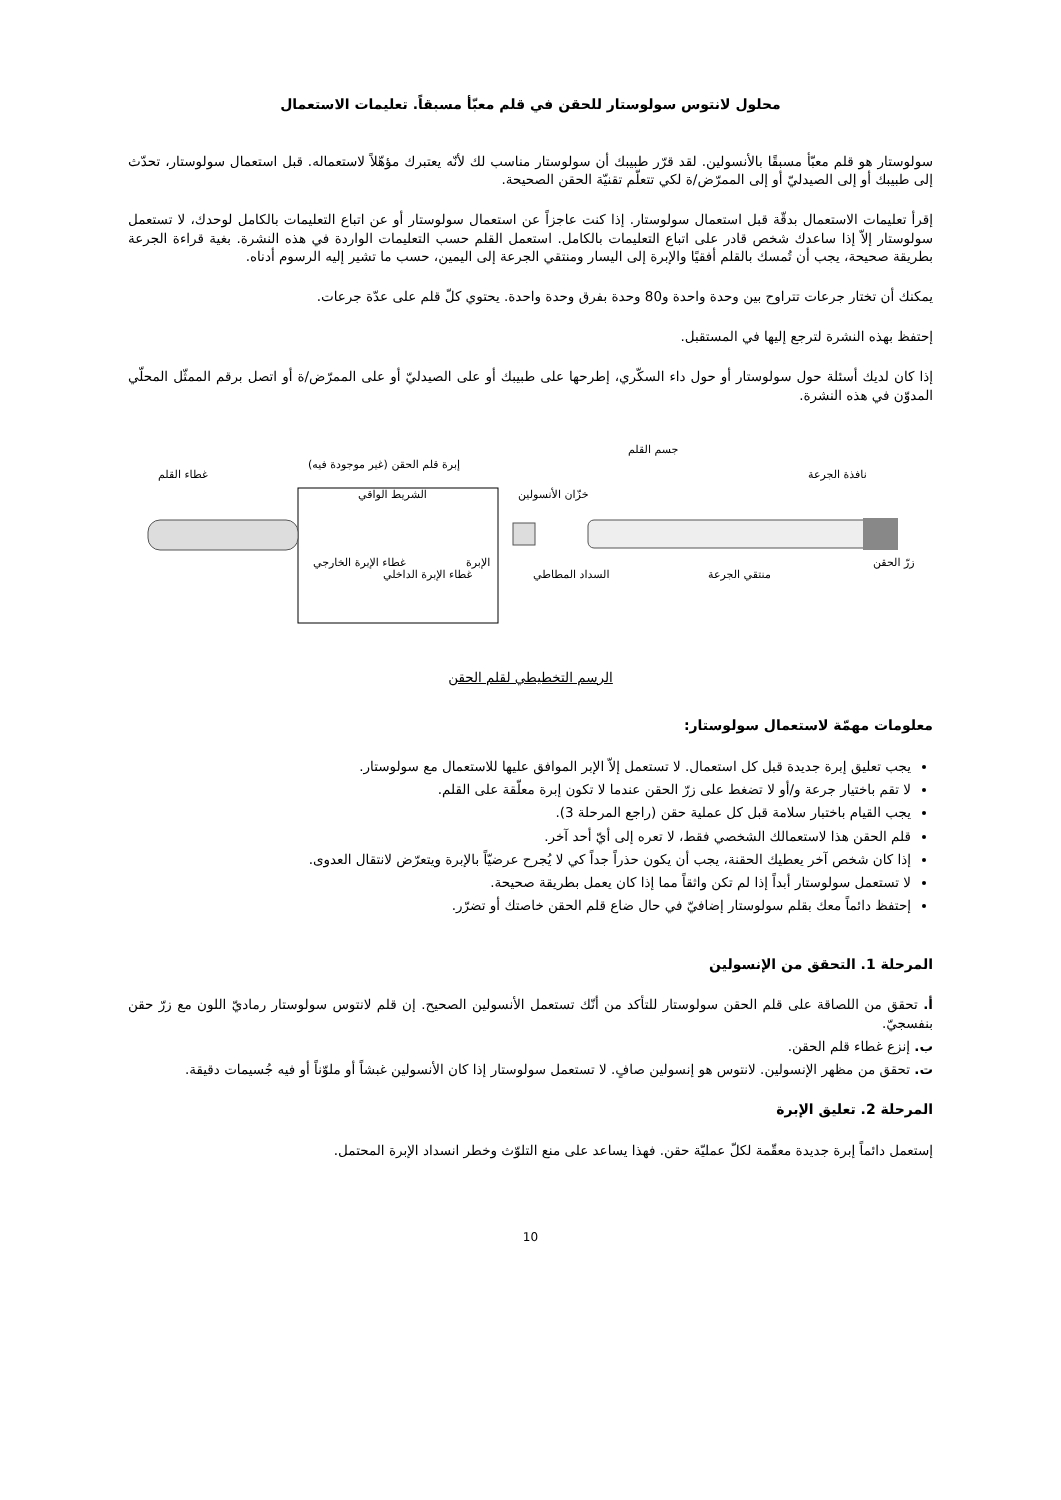محلول لانتوس سولوستار للحقن في قلم معبّأ مسبقاً. تعليمات الاستعمال
سولوستار هو قلم معبّأ مسبقًا بالأنسولين. لقد قرّر طبيبك أن سولوستار مناسب لك لأنّه يعتبرك مؤهّلاً لاستعماله. قبل استعمال سولوستار، تحدّث إلى طبيبك أو إلى الصيدليّ أو إلى الممرّض/ة لكي تتعلّم تقنيّة الحقن الصحيحة.
إقرأ تعليمات الاستعمال بدقّة قبل استعمال سولوستار. إذا كنت عاجزاً عن استعمال سولوستار أو عن اتباع التعليمات بالكامل لوحدك، لا تستعمل سولوستار إلاّ إذا ساعدك شخص قادر على اتباع التعليمات بالكامل. استعمل القلم حسب التعليمات الواردة في هذه النشرة. بغية قراءة الجرعة بطريقة صحيحة، يجب أن تُمسك بالقلم أفقيًا والإبرة إلى اليسار ومنتقي الجرعة إلى اليمين، حسب ما تشير إليه الرسوم أدناه.
يمكنك أن تختار جرعات تتراوح بين وحدة واحدة و80 وحدة بفرق وحدة واحدة. يحتوي كلّ قلم على عدّة جرعات.
إحتفظ بهذه النشرة لترجع إليها في المستقبل.
إذا كان لديك أسئلة حول سولوستار أو حول داء السكّري، إطرحها على طبيبك أو على الصيدليّ أو على الممرّض/ة أو اتصل برقم الممثّل المحلّي المدوّن في هذه النشرة.
غطاء القلم
إبرة قلم الحقن (غير موجودة فيه)
الشريط الواقي خزّان الأنسولين
جسم القلم
نافذة الجرعة
غطاء الإبرة الخارجي
غطاء الإبرة الداخلي
الإبرة
السداد المطاطي منتقي الجرعة
زرّ الحقن
الرسم التخطيطي لقلم الحقن
معلومات مهمّة لاستعمال سولوستار:
يجب تعليق إبرة جديدة قبل كل استعمال. لا تستعمل إلاّ الإبر الموافق عليها للاستعمال مع سولوستار.
لا تقم باختيار جرعة و/أو لا تضغط على زرّ الحقن عندما لا تكون إبرة معلّقة على القلم.
يجب القيام باختبار سلامة قبل كل عملية حقن (راجع المرحلة 3).
قلم الحقن هذا لاستعمالك الشخصي فقط، لا تعره إلى أيّ أحد آخر.
إذا كان شخص آخر يعطيك الحقنة، يجب أن يكون حذراً جداً كي لا يُجرح عرضيّاً بالإبرة ويتعرّض لانتقال العدوى.
لا تستعمل سولوستار أبداً إذا لم تكن واثقاً مما إذا كان يعمل بطريقة صحيحة.
إحتفظ دائماً معك بقلم سولوستار إضافيّ في حال ضاع قلم الحقن خاصتك أو تضرّر.
المرحلة 1. التحقق من الإنسولين
أ. تحقق من اللصاقة على قلم الحقن سولوستار للتأكد من أنّك تستعمل الأنسولين الصحيح. إن قلم لانتوس سولوستار رماديّ اللون مع زرّ حقن بنفسجيّ.
ب. إنزع غطاء قلم الحقن.
ت. تحقق من مظهر الإنسولين. لانتوس هو إنسولين صافٍ. لا تستعمل سولوستار إذا كان الأنسولين غبشاً أو ملوّناً أو فيه جُسيمات دقيقة.
المرحلة 2. تعليق الإبرة
إستعمل دائماً إبرة جديدة معقّمة لكلّ عمليّة حقن. فهذا يساعد على منع التلوّث وخطر انسداد الإبرة المحتمل.
10